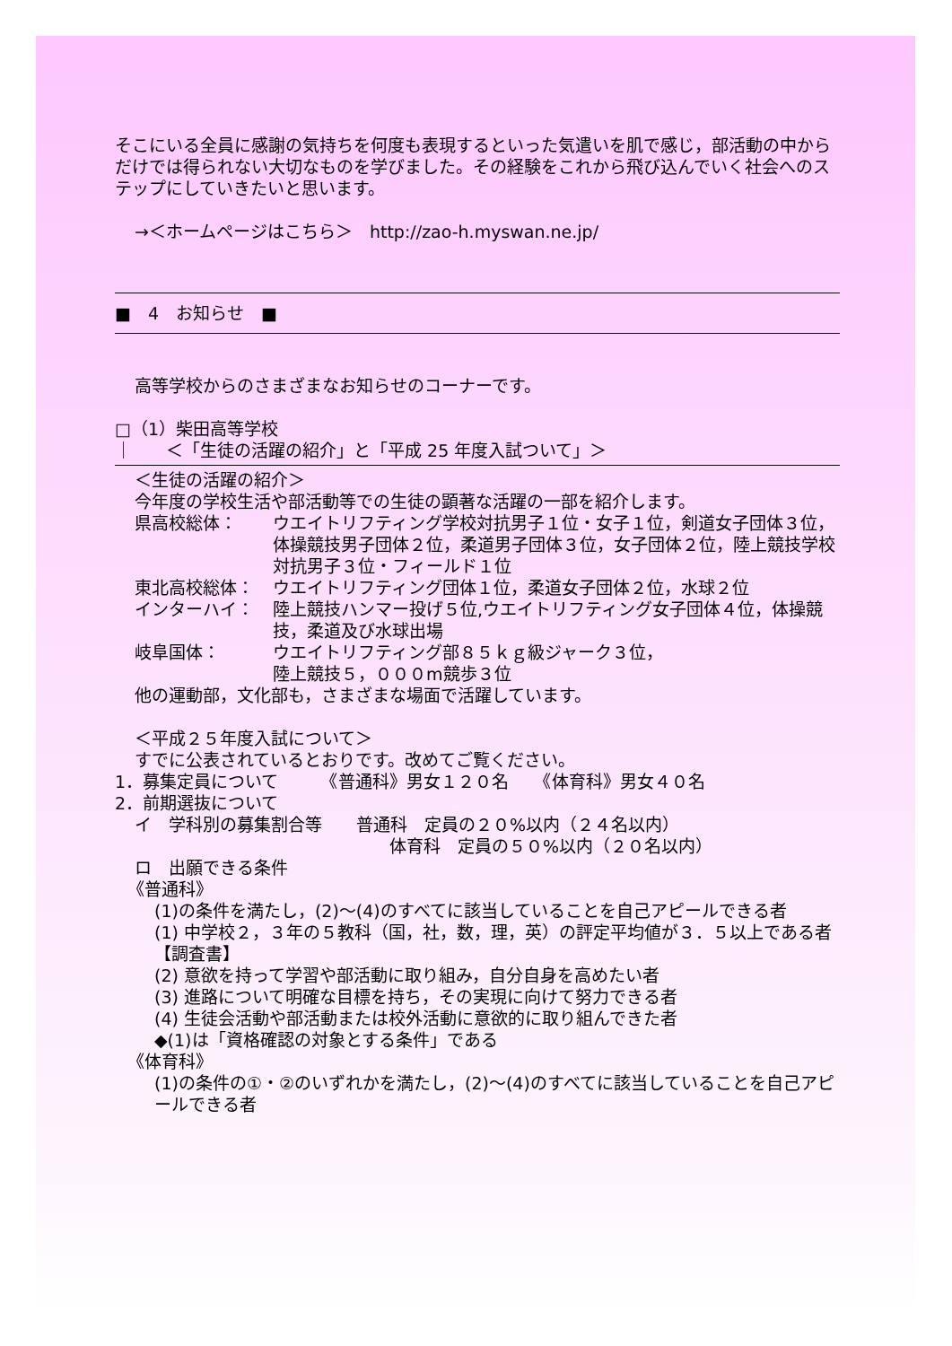そこにいる全員に感謝の気持ちを何度も表現するといった気遣いを肌で感じ，部活動の中からだけでは得られない大切なものを学びました。その経験をこれから飛び込んでいく社会へのステップにしていきたいと思います。
→＜ホームページはこちら＞　http://zao-h.myswan.ne.jp/
■　4　お知らせ　■
高等学校からのさまざまなお知らせのコーナーです。
□（1）柴田高等学校
｜　　＜「生徒の活躍の紹介」と「平成 25 年度入試ついて」＞
＜生徒の活躍の紹介＞
今年度の学校生活や部活動等での生徒の顕著な活躍の一部を紹介します。
県高校総体： ウエイトリフティング学校対抗男子１位・女子１位，剣道女子団体３位，体操競技男子団体２位，柔道男子団体３位，女子団体２位，陸上競技学校対抗男子３位・フィールド１位
東北高校総体： ウエイトリフティング団体１位，柔道女子団体２位，水球２位
インターハイ： 陸上競技ハンマー投げ５位,ウエイトリフティング女子団体４位，体操競技，柔道及び水球出場
岐阜国体： ウエイトリフティング部８５ｋｇ級ジャーク３位，
陸上競技５，０００m競歩３位
他の運動部，文化部も，さまざまな場面で活躍しています。
＜平成２５年度入試について＞
すでに公表されているとおりです。改めてご覧ください。
1．募集定員について　　　《普通科》男女１２０名　　《体育科》男女４０名
2．前期選抜について
イ　学科別の募集割合等　　普通科　定員の２０%以内（２４名以内）
体育科　定員の５０%以内（２０名以内）
ロ　出願できる条件
《普通科》
(1)の条件を満たし，(2)～(4)のすべてに該当していることを自己アピールできる者
(1) 中学校２，３年の５教科（国，社，数，理，英）の評定平均値が３．５以上である者【調査書】
(2) 意欲を持って学習や部活動に取り組み，自分自身を高めたい者
(3) 進路について明確な目標を持ち，その実現に向けて努力できる者
(4) 生徒会活動や部活動または校外活動に意欲的に取り組んできた者
◆(1)は「資格確認の対象とする条件」である
《体育科》
(1)の条件の①・②のいずれかを満たし，(2)～(4)のすべてに該当していることを自己アピールできる者